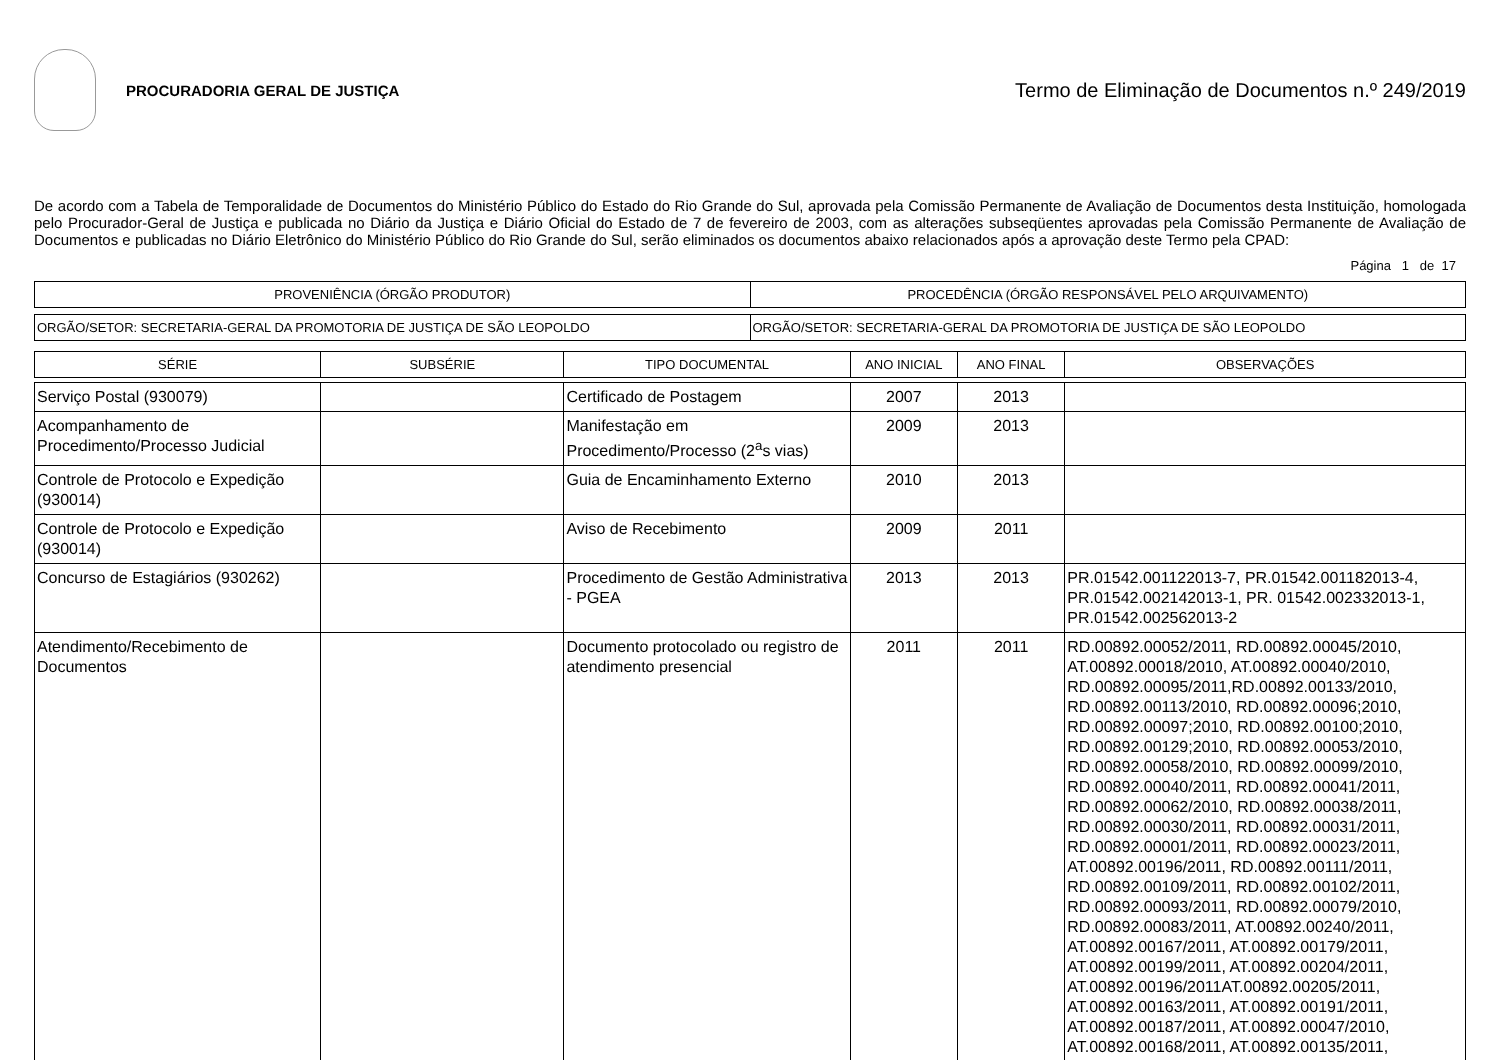PROCURADORIA GERAL DE JUSTIÇA
Termo de Eliminação de Documentos n.º 249/2019
De acordo com a Tabela de Temporalidade de Documentos do Ministério Público do Estado do Rio Grande do Sul, aprovada pela Comissão Permanente de Avaliação de Documentos desta Instituição, homologada pelo Procurador-Geral de Justiça e publicada no Diário da Justiça e Diário Oficial do Estado de 7 de fevereiro de 2003, com as alterações subseqüentes aprovadas pela Comissão Permanente de Avaliação de Documentos e publicadas no Diário Eletrônico do Ministério Público do Rio Grande do Sul, serão eliminados os documentos abaixo relacionados após a aprovação deste Termo pela CPAD:
Página 1 de 17
| PROVENIÊNCIA (ÓRGÃO PRODUTOR) | PROCEDÊNCIA (ÓRGÃO RESPONSÁVEL PELO ARQUIVAMENTO) |
| ORGÃO/SETOR: SECRETARIA-GERAL DA PROMOTORIA DE JUSTIÇA DE SÃO LEOPOLDO | ORGÃO/SETOR: SECRETARIA-GERAL DA PROMOTORIA DE JUSTIÇA DE SÃO LEOPOLDO |
| SÉRIE | SUBSÉRIE | TIPO DOCUMENTAL | ANO INICIAL | ANO FINAL | OBSERVAÇÕES |
| --- | --- | --- | --- | --- | --- |
| Serviço Postal (930079) | | Certificado de Postagem | 2007 | 2013 | |
| Acompanhamento de Procedimento/Processo Judicial | | Manifestação em Procedimento/Processo (2<sup>a</sup>s vias) | 2009 | 2013 | |
| Controle de Protocolo e Expedição (930014) | | Guia de Encaminhamento Externo | 2010 | 2013 | |
| Controle de Protocolo e Expedição (930014) | | Aviso de Recebimento | 2009 | 2011 | |
| Concurso de Estagiários (930262) | | Procedimento de Gestão Administrativa - PGEA | 2013 | 2013 | PR.01542.001122013-7, PR.01542.001182013-4, PR.01542.002142013-1, PR. 01542.002332013-1, PR.01542.002562013-2 |
| Atendimento/Recebimento de Documentos | | Documento protocolado ou registro de atendimento presencial | 2011 | 2011 | RD.00892.00052/2011, RD.00892.00045/2010, AT.00892.00018/2010, AT.00892.00040/2010, RD.00892.00095/2011,RD.00892.00133/2010, RD.00892.00113/2010, RD.00892.00096;2010, RD.00892.00097;2010, RD.00892.00100;2010, RD.00892.00129;2010, RD.00892.00053/2010, RD.00892.00058/2010, RD.00892.00099/2010, RD.00892.00040/2011, RD.00892.00041/2011, RD.00892.00062/2010, RD.00892.00038/2011, RD.00892.00030/2011, RD.00892.00031/2011, RD.00892.00001/2011, RD.00892.00023/2011, AT.00892.00196/2011, RD.00892.00111/2011, RD.00892.00109/2011, RD.00892.00102/2011, RD.00892.00093/2011, RD.00892.00079/2010, RD.00892.00083/2011, AT.00892.00240/2011, AT.00892.00167/2011, AT.00892.00179/2011, AT.00892.00199/2011, AT.00892.00204/2011, AT.00892.00196/2011AT.00892.00205/2011, AT.00892.00163/2011, AT.00892.00191/2011, AT.00892.00187/2011, AT.00892.00047/2010, AT.00892.00168/2011, AT.00892.00135/2011, |